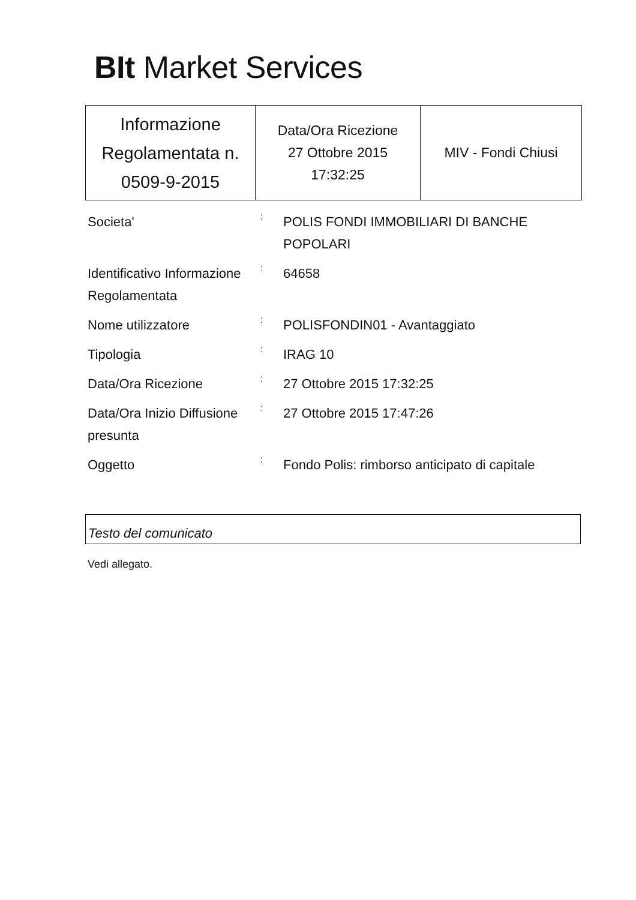BIt Market Services
| Informazione Regolamentata n. 0509-9-2015 | Data/Ora Ricezione 27 Ottobre 2015 17:32:25 | MIV - Fondi Chiusi |
| Societa' | : | POLIS FONDI IMMOBILIARI DI BANCHE POPOLARI |
| Identificativo Informazione Regolamentata | : | 64658 |
| Nome utilizzatore | : | POLISFONDIN01 - Avantaggiato |
| Tipologia | : | IRAG 10 |
| Data/Ora Ricezione | : | 27 Ottobre 2015 17:32:25 |
| Data/Ora Inizio Diffusione presunta | : | 27 Ottobre 2015 17:47:26 |
| Oggetto | : | Fondo Polis: rimborso anticipato di capitale |
Testo del comunicato
Vedi allegato.